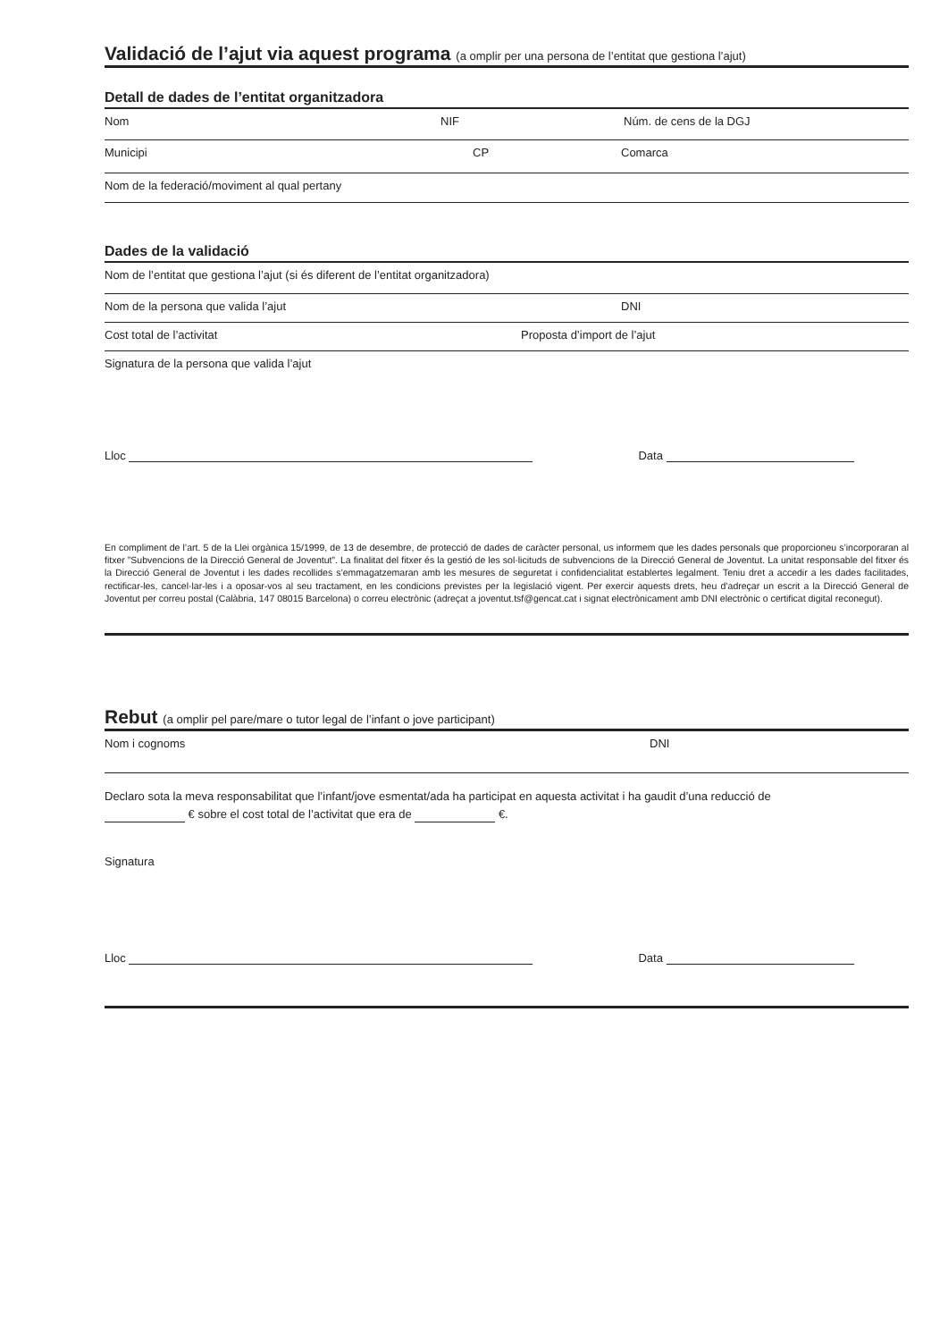Validació de l’ajut via aquest programa (a omplir per una persona de l’entitat que gestiona l’ajut)
Detall de dades de l’entitat organitzadora
Nom NIF Núm. de cens de la DGJ
Municipi CP Comarca
Nom de la federació/moviment al qual pertany
Dades de la validació
Nom de l’entitat que gestiona l’ajut (si és diferent de l’entitat organitzadora)
Nom de la persona que valida l’ajut DNI
Cost total de l’activitat Proposta d’import de l’ajut
Signatura de la persona que valida l’ajut
Lloc Data
En compliment de l’art. 5 de la Llei orgànica 15/1999, de 13 de desembre, de protecció de dades de caràcter personal, us informem que les dades personals que proporcioneu s’incorporaran al fitxer ”Subvencions de la Direcció General de Joventut”. La finalitat del fitxer és la gestió de les sol·licituds de subvencions de la Direcció General de Joventut. La unitat responsable del fitxer és la Direcció General de Joventut i les dades recollides s’emmagatzemaran amb les mesures de seguretat i confidencialitat establertes legalment. Teniu dret a accedir a les dades facilitades, rectificar-les, cancel·lar-les i a oposar-vos al seu tractament, en les condicions previstes per la legislació vigent. Per exercir aquests drets, heu d’adreçar un escrit a la Direcció General de Joventut per correu postal (Calàbria, 147 08015 Barcelona) o correu electrònic (adreçat a joventut.tsf@gencat.cat i signat electrònicament amb DNI electrònic o certificat digital reconegut).
Rebut (a omplir pel pare/mare o tutor legal de l’infant o jove participant)
Nom i cognoms DNI
Declaro sota la meva responsabilitat que l’infant/jove esmentat/ada ha participat en aquesta activitat i ha gaudit d’una reducció de
€ sobre el cost total de l’activitat que era de €.
Signatura
Lloc Data